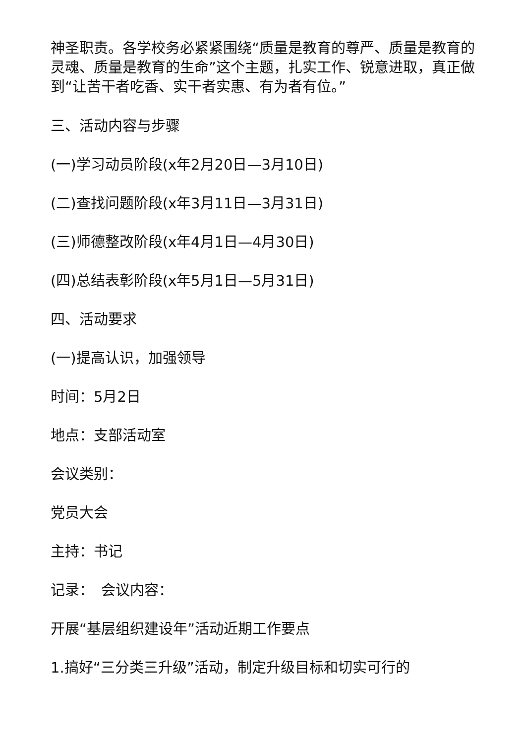神圣职责。各学校务必紧紧围绕“质量是教育的尊严、质量是教育的灵魂、质量是教育的生命”这个主题，扎实工作、锐意进取，真正做到“让苦干者吃香、实干者实惠、有为者有位。”
三、活动内容与步骤
(一)学习动员阶段(x年2月20日—3月10日)
(二)查找问题阶段(x年3月11日—3月31日)
(三)师德整改阶段(x年4月1日—4月30日)
(四)总结表彰阶段(x年5月1日—5月31日)
四、活动要求
(一)提高认识，加强领导
时间：5月2日
地点：支部活动室
会议类别：
党员大会
主持：书记
记录：　会议内容：
开展“基层组织建设年”活动近期工作要点
1.搞好“三分类三升级”活动，制定升级目标和切实可行的